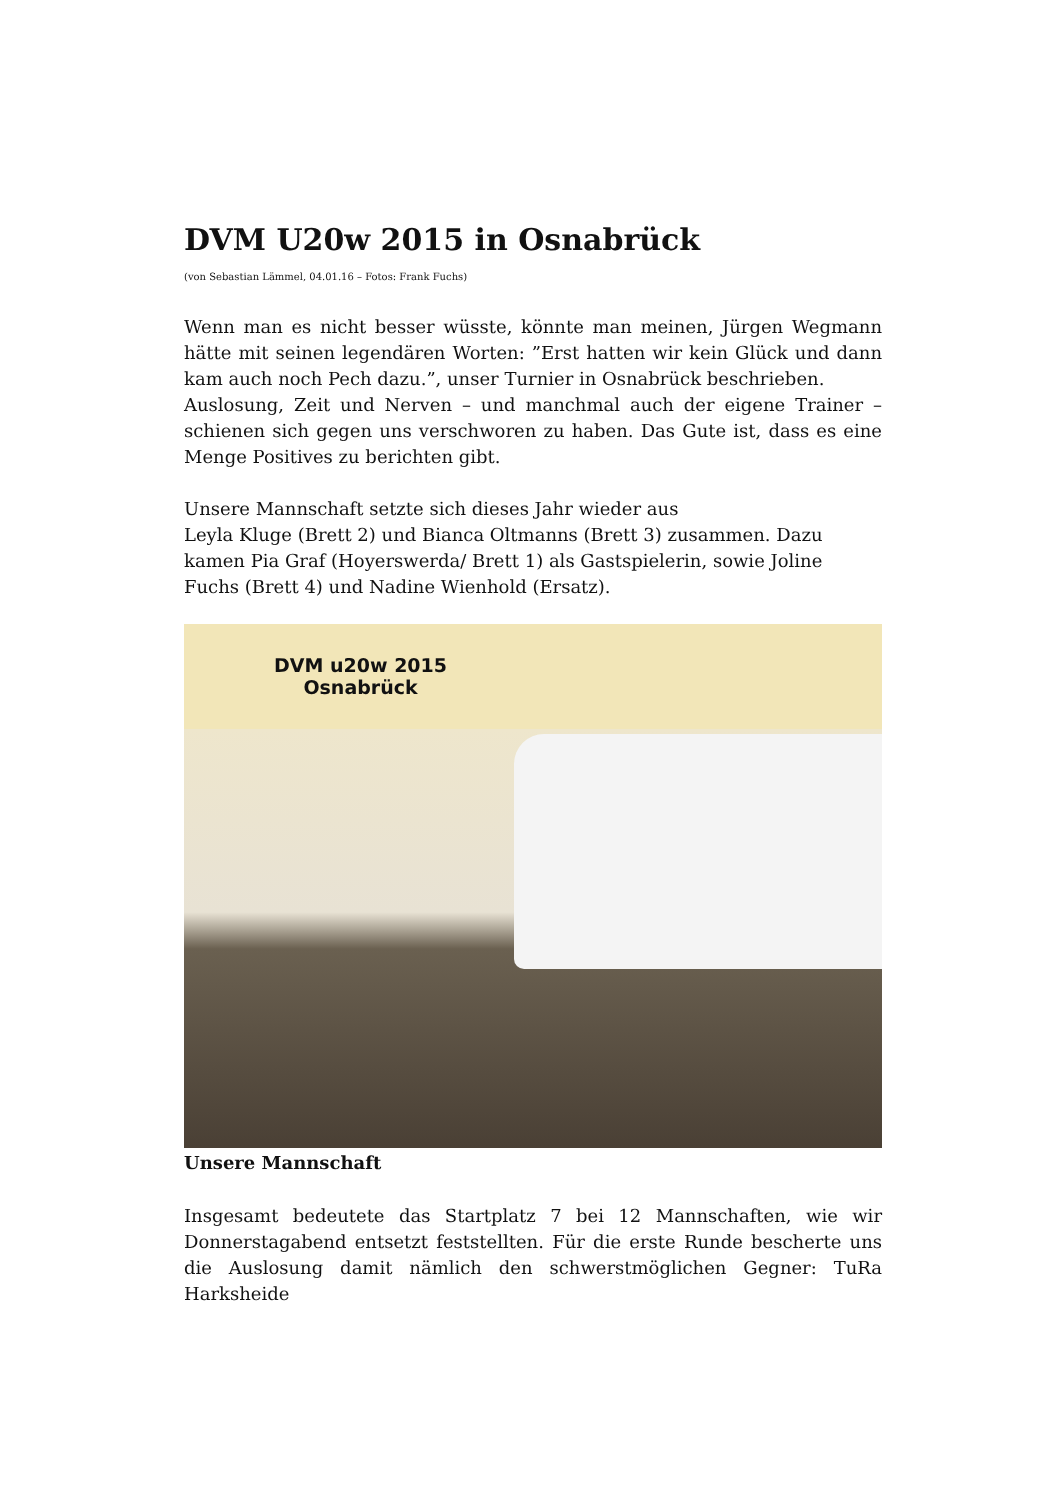DVM U20w 2015 in Osnabrück
(von Sebastian Lämmel, 04.01.16 – Fotos: Frank Fuchs)
Wenn man es nicht besser wüsste, könnte man meinen, Jürgen Wegmann hätte mit seinen legendären Worten: ”Erst hatten wir kein Glück und dann kam auch noch Pech dazu.”, unser Turnier in Osnabrück beschrieben.
Auslosung, Zeit und Nerven – und manchmal auch der eigene Trainer – schienen sich gegen uns verschworen zu haben. Das Gute ist, dass es eine Menge Positives zu berichten gibt.
Unsere Mannschaft setzte sich dieses Jahr wieder aus
Leyla Kluge (Brett 2) und Bianca Oltmanns (Brett 3) zusammen. Dazu kamen Pia Graf (Hoyerswerda/ Brett 1) als Gastspielerin, sowie Joline Fuchs (Brett 4) und Nadine Wienhold (Ersatz).
DVM u20w 2015
Osnabrück
Unsere Mannschaft
Insgesamt bedeutete das Startplatz 7 bei 12 Mannschaften, wie wir Donnerstagabend entsetzt feststellten. Für die erste Runde bescherte uns die Auslosung damit nämlich den schwerstmöglichen Gegner: TuRa Harksheide